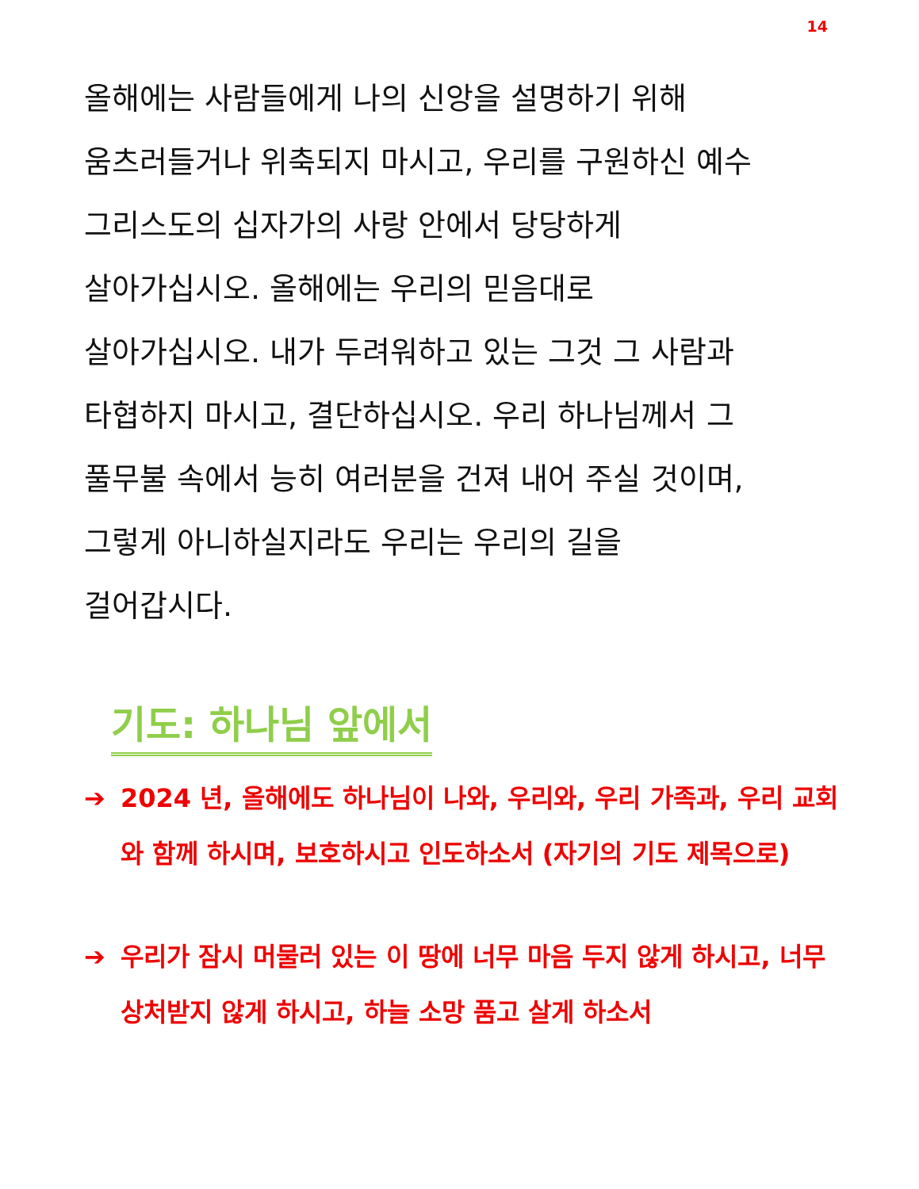14
올해에는 사람들에게 나의 신앙을 설명하기 위해
움츠러들거나 위축되지 마시고, 우리를 구원하신 예수
그리스도의 십자가의 사랑 안에서 당당하게
살아가십시오. 올해에는 우리의 믿음대로
살아가십시오. 내가 두려워하고 있는 그것 그 사람과
타협하지 마시고, 결단하십시오. 우리 하나님께서 그
풀무불 속에서 능히 여러분을 건져 내어 주실 것이며,
그렇게 아니하실지라도 우리는 우리의 길을
걸어갑시다.
기도: 하나님 앞에서
➔ 2024 년, 올해에도 하나님이 나와, 우리와, 우리 가족과, 우리 교회와 함께 하시며, 보호하시고 인도하소서 (자기의 기도 제목으로)
➔ 우리가 잠시 머물러 있는 이 땅에 너무 마음 두지 않게 하시고, 너무 상처받지 않게 하시고, 하늘 소망 품고 살게 하소서